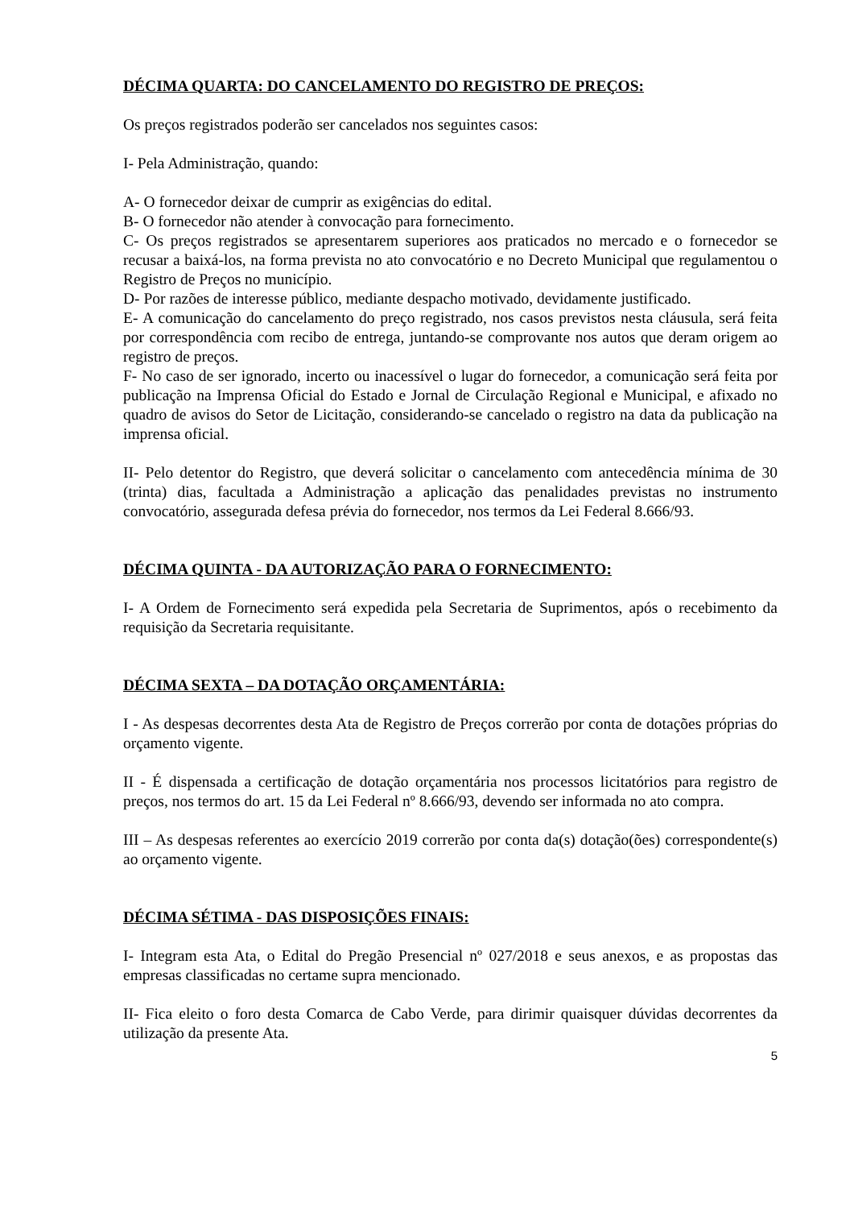DÉCIMA QUARTA: DO CANCELAMENTO DO REGISTRO DE PREÇOS:
Os preços registrados poderão ser cancelados nos seguintes casos:
I- Pela Administração, quando:
A- O fornecedor deixar de cumprir as exigências do edital.
B- O fornecedor não atender à convocação para fornecimento.
C- Os preços registrados se apresentarem superiores aos praticados no mercado e o fornecedor se recusar a baixá-los, na forma prevista no ato convocatório e no Decreto Municipal que regulamentou o Registro de Preços no município.
D- Por razões de interesse público, mediante despacho motivado, devidamente justificado.
E- A comunicação do cancelamento do preço registrado, nos casos previstos nesta cláusula, será feita por correspondência com recibo de entrega, juntando-se comprovante nos autos que deram origem ao registro de preços.
F- No caso de ser ignorado, incerto ou inacessível o lugar do fornecedor, a comunicação será feita por publicação na Imprensa Oficial do Estado e Jornal de Circulação Regional e Municipal, e afixado no quadro de avisos do Setor de Licitação, considerando-se cancelado o registro na data da publicação na imprensa oficial.
II- Pelo detentor do Registro, que deverá solicitar o cancelamento com antecedência mínima de 30 (trinta) dias, facultada a Administração a aplicação das penalidades previstas no instrumento convocatório, assegurada defesa prévia do fornecedor, nos termos da Lei Federal 8.666/93.
DÉCIMA QUINTA - DA AUTORIZAÇÃO PARA O FORNECIMENTO:
I- A Ordem de Fornecimento será expedida pela Secretaria de Suprimentos, após o recebimento da requisição da Secretaria requisitante.
DÉCIMA SEXTA – DA DOTAÇÃO ORÇAMENTÁRIA:
I - As despesas decorrentes desta Ata de Registro de Preços correrão por conta de dotações próprias do orçamento vigente.
II - É dispensada a certificação de dotação orçamentária nos processos licitatórios para registro de preços, nos termos do art. 15 da Lei Federal nº 8.666/93, devendo ser informada no ato compra.
III – As despesas referentes ao exercício 2019 correrão por conta da(s) dotação(ões) correspondente(s) ao orçamento vigente.
DÉCIMA SÉTIMA - DAS DISPOSIÇÕES FINAIS:
I- Integram esta Ata, o Edital do Pregão Presencial nº 027/2018 e seus anexos, e as propostas das empresas classificadas no certame supra mencionado.
II- Fica eleito o foro desta Comarca de Cabo Verde, para dirimir quaisquer dúvidas decorrentes da utilização da presente Ata.
5